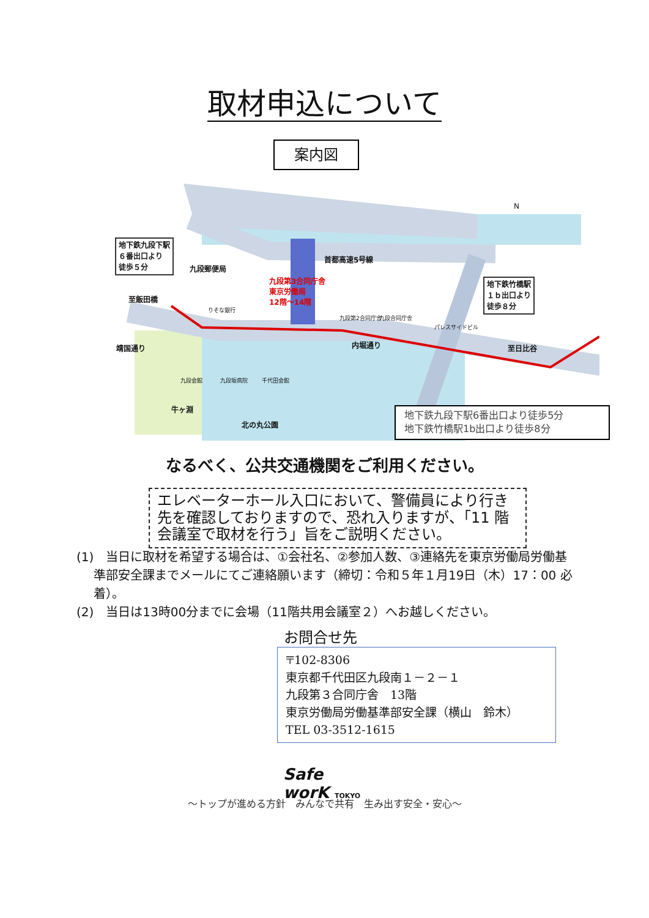取材申込について
案内図
地下鉄九段下駅
６番出口より
徒歩５分
地下鉄竹橋駅
１ｂ出口より
徒歩８分
九段郵便局
首都高速5号線
九段第3合同庁舎
東京労働局
12階〜14階 至飯田橋
りそな銀行
九段第2合同庁舎 九段合同庁舎
パレスサイドビル
内堀通り 至日比谷 靖国通り
九段会館 九段坂病院 千代田会館
牛ヶ淵
北の丸公園
N
地下鉄九段下駅6番出口より徒歩5分
地下鉄竹橋駅1b出口より徒歩8分
なるべく、公共交通機関をご利用ください。
エレベーターホール入口において、警備員により行き先を確認しておりますので、恐れ入りますが、「11 階会議室で取材を行う」旨をご説明ください。
(1)　当日に取材を希望する場合は、①会社名、②参加人数、③連絡先を東京労働局労働基準部安全課までメールにてご連絡願います（締切：令和５年１月19日（木）17：00 必着）。
(2)　当日は13時00分までに会場（11階共用会議室２）へお越しください。
お問合せ先
〒102-8306
東京都千代田区九段南１－２－１
九段第３合同庁舎　13階
東京労働局労働基準部安全課（横山　鈴木）
TEL 03-3512-1615
Safe worK TOKYO
～トップが進める方針　みんなで共有　生み出す安全・安心～